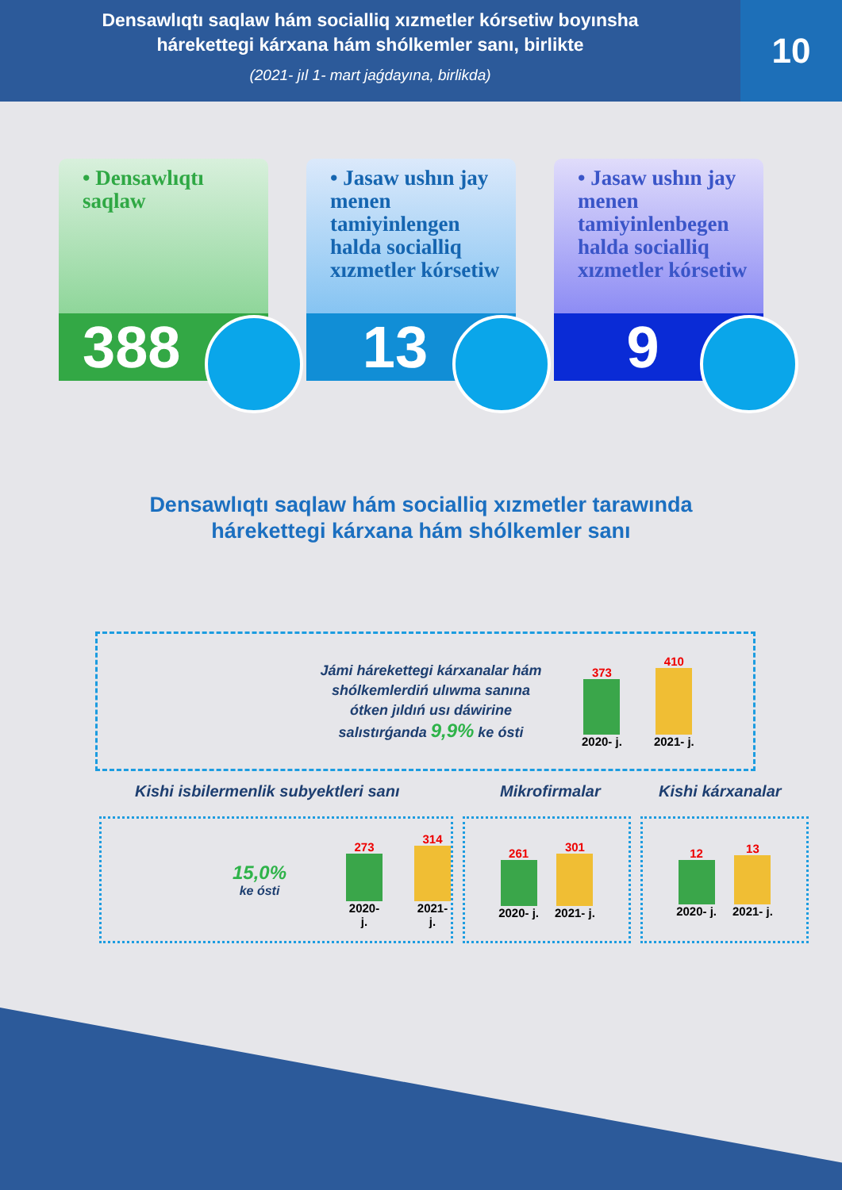Densawlıqtı saqlaw hám socialliq xızmetler kórsetiw boyınsha
hárekettegi kárxana hám shólkemler sanı, birlikte
(2021- jıl 1- mart jaǵdayına, birlikda)
10
• Densawlıqtı saqlaw
388
• Jasaw ushın jay menen tamiyinlengen halda socialliq xızmetler kórsetiw
13
• Jasaw ushın jay menen tamiyinlenbegen halda socialliq xızmetler kórsetiw
9
Densawlıqtı saqlaw hám socialliq xızmetler tarawında
hárekettegi kárxana hám shólkemler sanı
Jámi hárekettegi kárxanalar hám shólkemlerdiń ulıwma sanına ótken jıldıń usı dáwirine salıstırǵanda 9,9% ke ósti
373
2020- j.
410
2021- j.
Kishi isbilermenlik subyektleri sanı Mikrofirmalar Kishi kárxanalar
15,0%
ke ósti
273
2020- j.
314
2021- j.
261
2020- j.
301
2021- j.
12
2020- j.
13
2021- j.